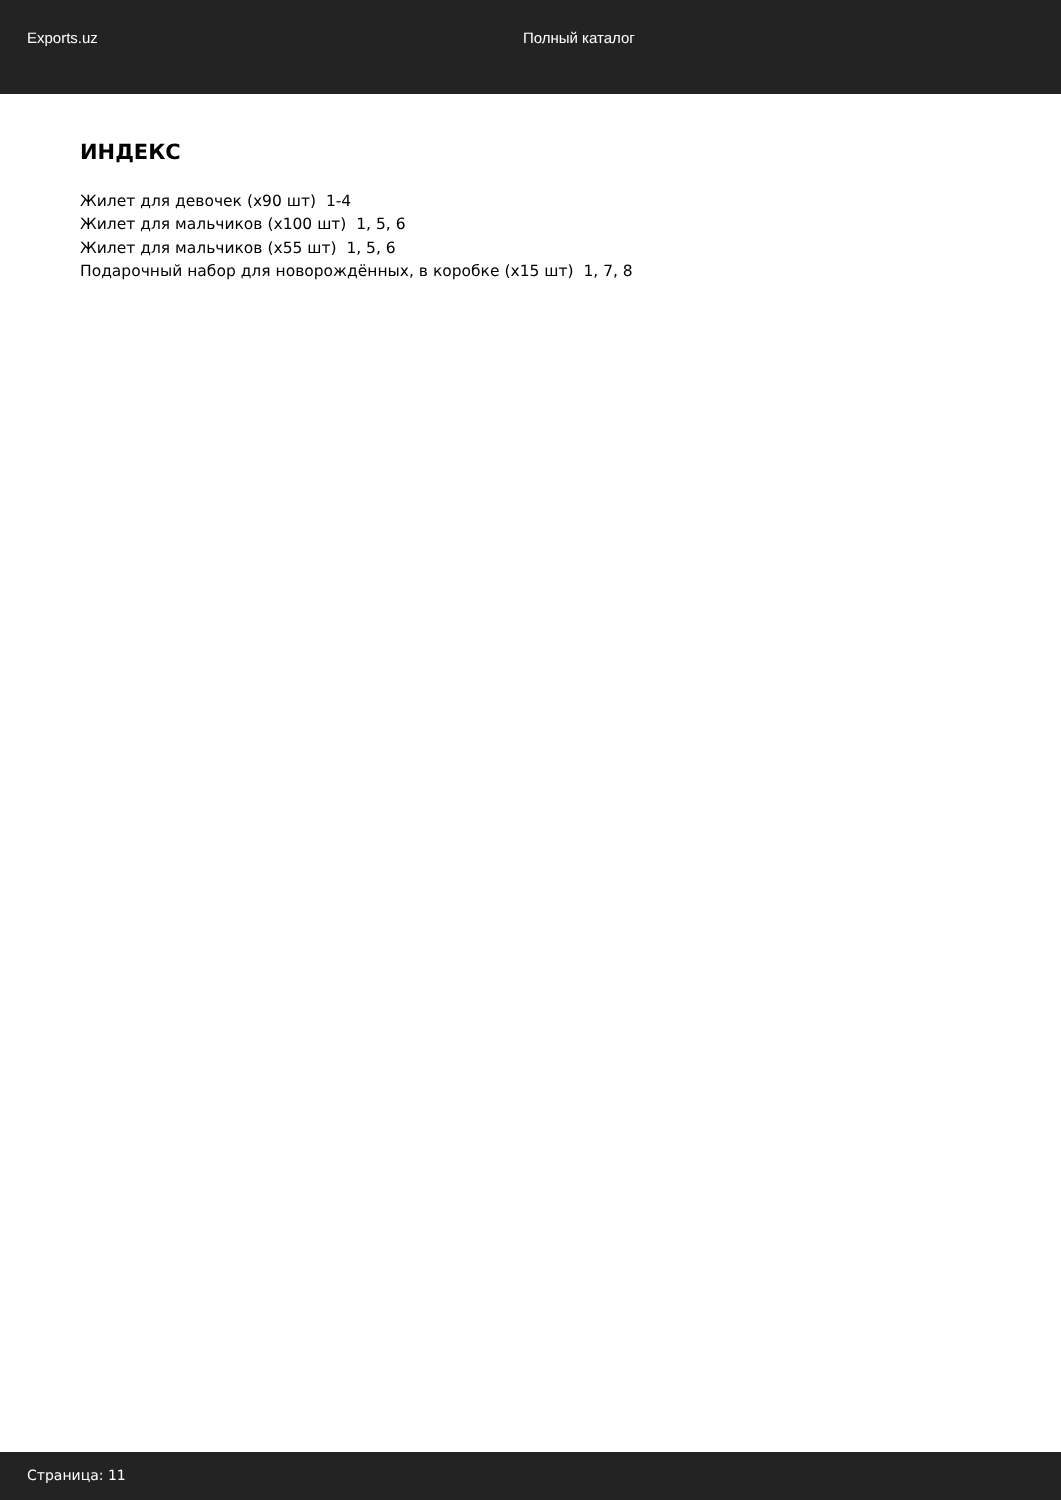Exports.uz Полный каталог
ИНДЕКС
Жилет для девочек (x90 шт) 1-4
Жилет для мальчиков (x100 шт) 1, 5, 6
Жилет для мальчиков (x55 шт) 1, 5, 6
Подарочный набор для новорождённых, в коробке (x15 шт) 1, 7, 8
Страница: 11